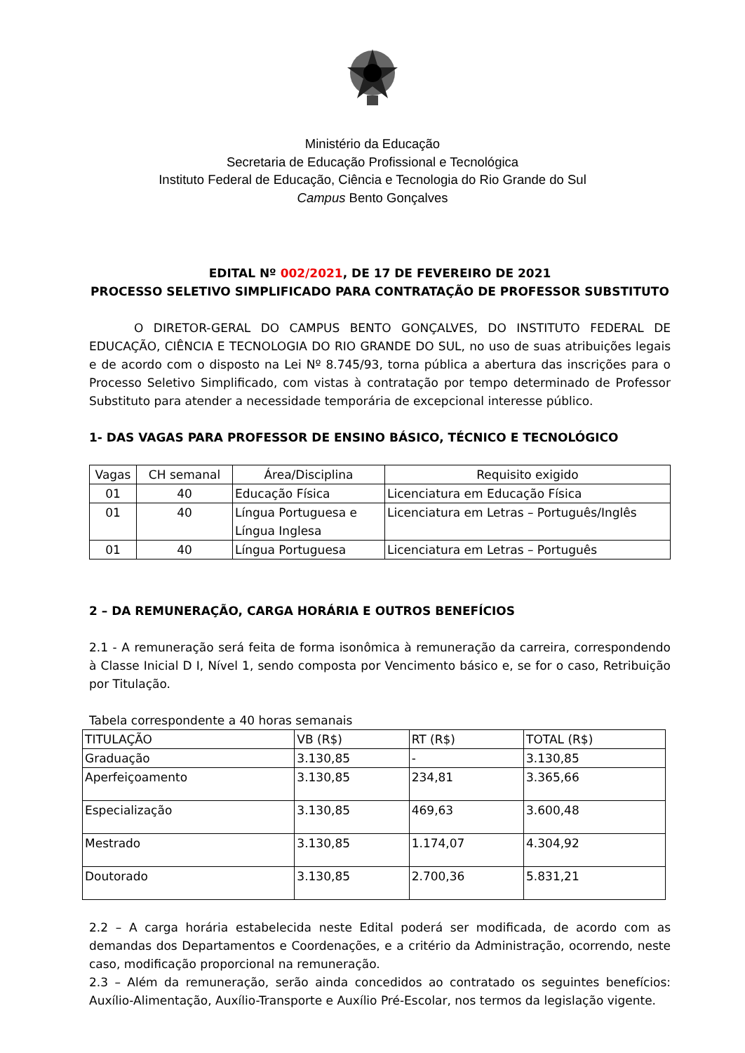Ministério da Educação
Secretaria de Educação Profissional e Tecnológica
Instituto Federal de Educação, Ciência e Tecnologia do Rio Grande do Sul
Campus Bento Gonçalves
EDITAL Nº 002/2021, DE 17 DE FEVEREIRO DE 2021
PROCESSO SELETIVO SIMPLIFICADO PARA CONTRATAÇÃO DE PROFESSOR SUBSTITUTO
O DIRETOR-GERAL DO CAMPUS BENTO GONÇALVES, DO INSTITUTO FEDERAL DE EDUCAÇÃO, CIÊNCIA E TECNOLOGIA DO RIO GRANDE DO SUL, no uso de suas atribuições legais e de acordo com o disposto na Lei Nº 8.745/93, torna pública a abertura das inscrições para o Processo Seletivo Simplificado, com vistas à contratação por tempo determinado de Professor Substituto para atender a necessidade temporária de excepcional interesse público.
1- DAS VAGAS PARA PROFESSOR DE ENSINO BÁSICO, TÉCNICO E TECNOLÓGICO
| Vagas | CH semanal | Área/Disciplina | Requisito exigido |
| 01 | 40 | Educação Física | Licenciatura em Educação Física |
| 01 | 40 | Língua Portuguesa e Língua Inglesa | Licenciatura em Letras – Português/Inglês |
| 01 | 40 | Língua Portuguesa | Licenciatura em Letras – Português |
2 – DA REMUNERAÇÃO, CARGA HORÁRIA E OUTROS BENEFÍCIOS
2.1 - A remuneração será feita de forma isonômica à remuneração da carreira, correspondendo à Classe Inicial D I, Nível 1, sendo composta por Vencimento básico e, se for o caso, Retribuição por Titulação.
Tabela correspondente a 40 horas semanais
| TITULAÇÃO | VB (R$) | RT (R$) | TOTAL (R$) |
| Graduação | 3.130,85 | - | 3.130,85 |
| Aperfeiçoamento | 3.130,85 | 234,81 | 3.365,66 |
| Especialização | 3.130,85 | 469,63 | 3.600,48 |
| Mestrado | 3.130,85 | 1.174,07 | 4.304,92 |
| Doutorado | 3.130,85 | 2.700,36 | 5.831,21 |
2.2 – A carga horária estabelecida neste Edital poderá ser modificada, de acordo com as demandas dos Departamentos e Coordenações, e a critério da Administração, ocorrendo, neste caso, modificação proporcional na remuneração.
2.3 – Além da remuneração, serão ainda concedidos ao contratado os seguintes benefícios: Auxílio-Alimentação, Auxílio-Transporte e Auxílio Pré-Escolar, nos termos da legislação vigente.